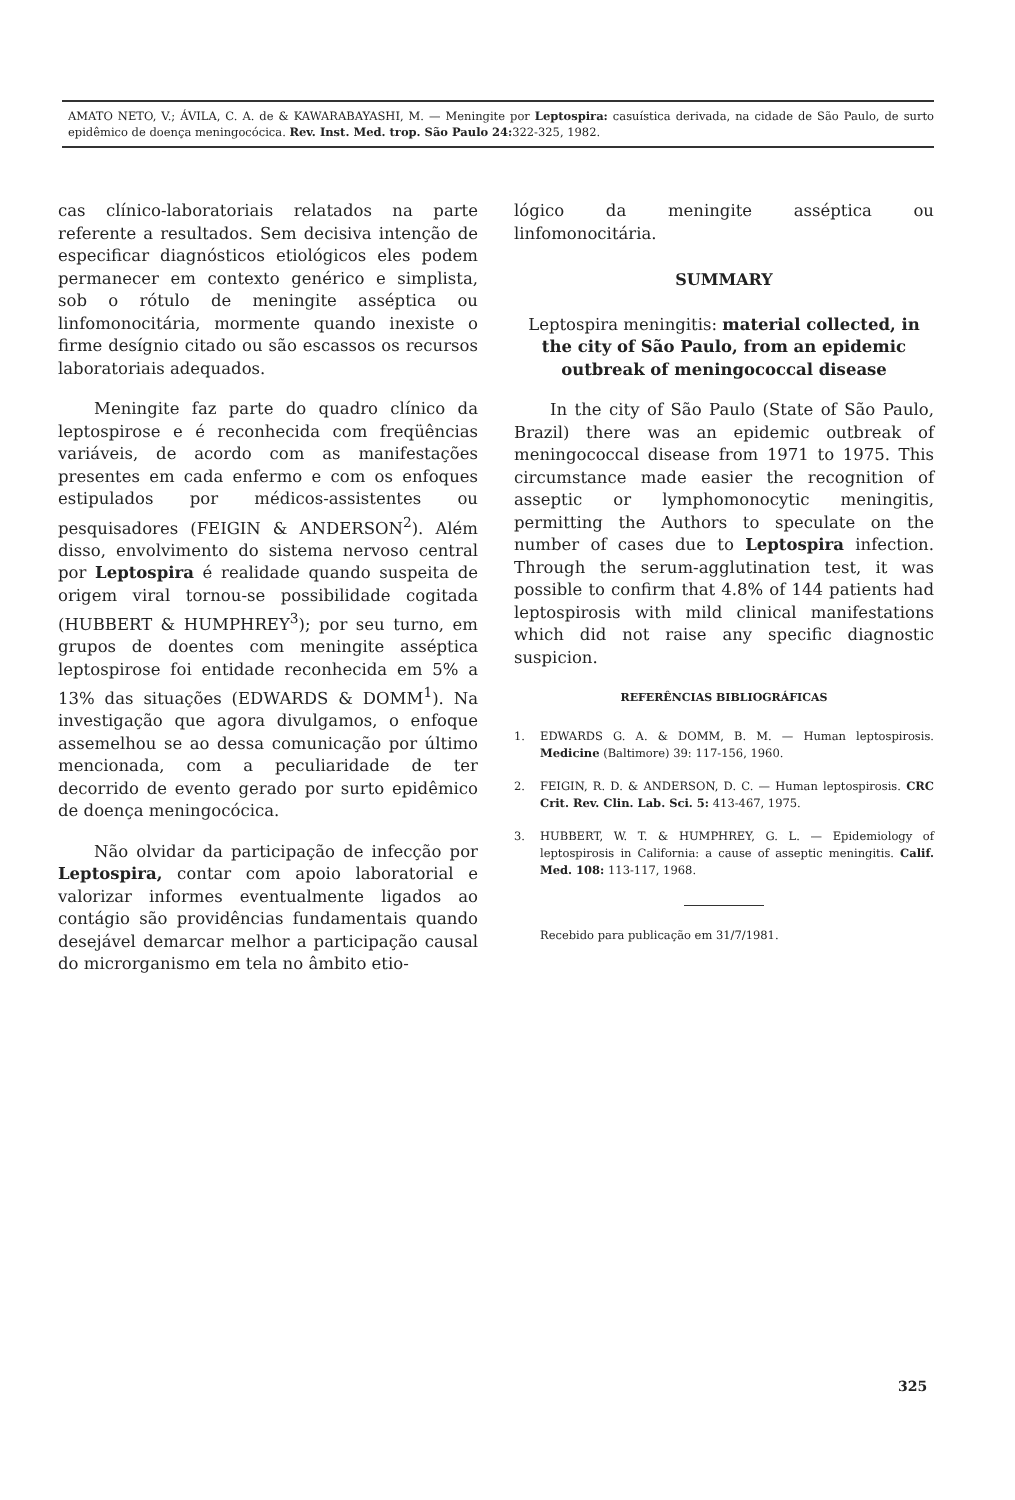AMATO NETO, V.; ÁVILA, C. A. de & KAWARABAYASHI, M. — Meningite por Leptospira: casuística derivada, na cidade de São Paulo, de surto epidêmico de doença meningocócica. Rev. Inst. Med. trop. São Paulo 24: 322-325, 1982.
cas clínico-laboratoriais relatados na parte referente a resultados. Sem decisiva intenção de especificar diagnósticos etiológicos eles podem permanecer em contexto genérico e simplista, sob o rótulo de meningite asséptica ou linfomonocitária, mormente quando inexiste o firme desígnio citado ou são escassos os recursos laboratoriais adequados.
Meningite faz parte do quadro clínico da leptospirose e é reconhecida com freqüências variáveis, de acordo com as manifestações presentes em cada enfermo e com os enfoques estipulados por médicos-assistentes ou pesquisadores (FEIGIN & ANDERSON<sup>2</sup>). Além disso, envolvimento do sistema nervoso central por Leptospira é realidade quando suspeita de origem viral tornou-se possibilidade cogitada (HUBBERT & HUMPHREY<sup>3</sup>); por seu turno, em grupos de doentes com meningite asséptica leptospirose foi entidade reconhecida em 5% a 13% das situações (EDWARDS & DOMM<sup>1</sup>). Na investigação que agora divulgamos, o enfoque assemelhou se ao dessa comunicação por último mencionada, com a peculiaridade de ter decorrido de evento gerado por surto epidêmico de doença meningocócica.
Não olvidar da participação de infecção por Leptospira, contar com apoio laboratorial e valorizar informes eventualmente ligados ao contágio são providências fundamentais quando desejável demarcar melhor a participação causal do microrganismo em tela no âmbito etio-
lógico da meningite asséptica ou linfomonocitária.
SUMMARY
Leptospira meningitis: material collected, in the city of São Paulo, from an epidemic outbreak of meningococcal disease
In the city of São Paulo (State of São Paulo, Brazil) there was an epidemic outbreak of meningococcal disease from 1971 to 1975. This circumstance made easier the recognition of asseptic or lymphomonocytic meningitis, permitting the Authors to speculate on the number of cases due to Leptospira infection. Through the serum-agglutination test, it was possible to confirm that 4.8% of 144 patients had leptospirosis with mild clinical manifestations which did not raise any specific diagnostic suspicion.
REFERÊNCIAS BIBLIOGRÁFICAS
1. EDWARDS G. A. & DOMM, B. M. — Human leptospirosis. Medicine (Baltimore) 39: 117-156, 1960.
2. FEIGIN, R. D. & ANDERSON, D. C. — Human leptospirosis. CRC Crit. Rev. Clin. Lab. Sci. 5: 413-467, 1975.
3. HUBBERT, W. T. & HUMPHREY, G. L. — Epidemiology of leptospirosis in California: a cause of asseptic meningitis. Calif. Med. 108: 113-117, 1968.
Recebido para publicação em 31/7/1981.
325